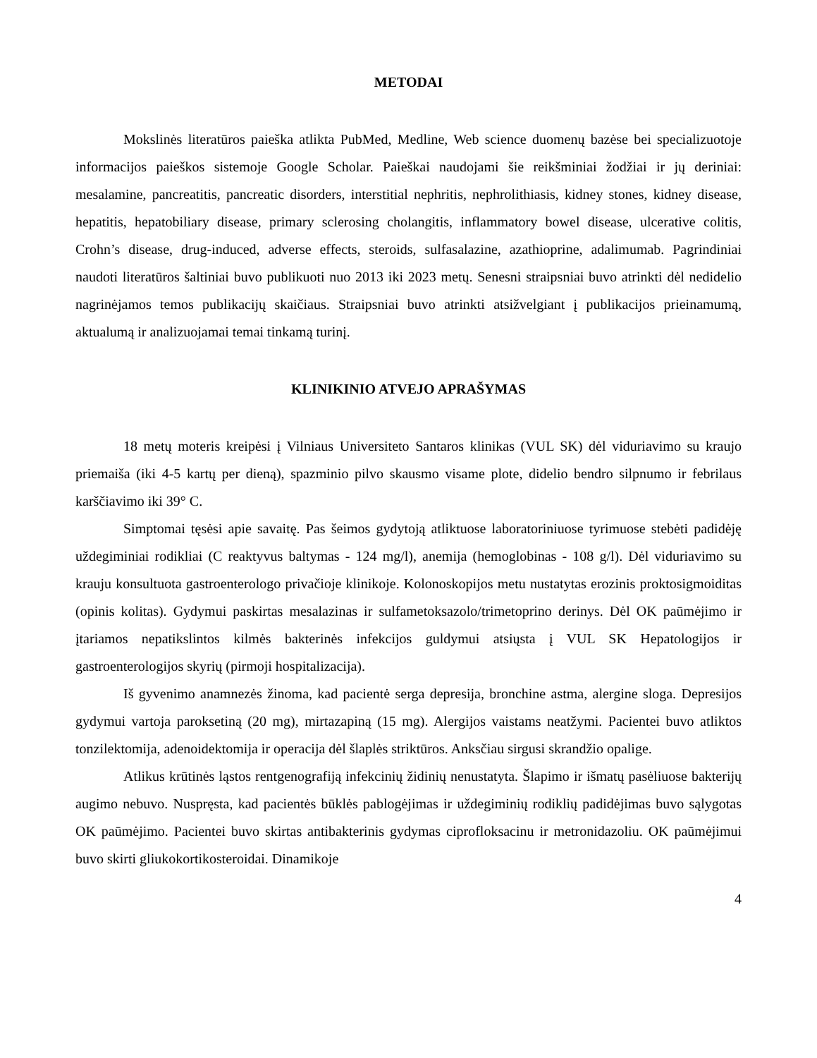METODAI
Mokslinės literatūros paieška atlikta PubMed, Medline, Web science duomenų bazėse bei specializuotoje informacijos paieškos sistemoje Google Scholar. Paieškai naudojami šie reikšminiai žodžiai ir jų deriniai: mesalamine, pancreatitis, pancreatic disorders, interstitial nephritis, nephrolithiasis, kidney stones, kidney disease, hepatitis, hepatobiliary disease, primary sclerosing cholangitis, inflammatory bowel disease, ulcerative colitis, Crohn’s disease, drug-induced, adverse effects, steroids, sulfasalazine, azathioprine, adalimumab. Pagrindiniai naudoti literatūros šaltiniai buvo publikuoti nuo 2013 iki 2023 metų. Senesni straipsniai buvo atrinkti dėl nedidelio nagrinėjamos temos publikacijų skaičiaus. Straipsniai buvo atrinkti atsižvelgiant į publikacijos prieinamumą, aktualumą ir analizuojamai temai tinkamą turinį.
KLINIKINIO ATVEJO APRAŠYMAS
18 metų moteris kreipėsi į Vilniaus Universiteto Santaros klinikas (VUL SK) dėl viduriavimo su kraujo priemaiša (iki 4-5 kartų per dieną), spazminio pilvo skausmo visame plote, didelio bendro silpnumo ir febrilaus karščiavimo iki 39° C.
Simptomai tęsėsi apie savaitę. Pas šeimos gydytoją atliktuose laboratoriniuose tyrimuose stebėti padidėję uždegiminiai rodikliai (C reaktyvus baltymas - 124 mg/l), anemija (hemoglobinas - 108 g/l). Dėl viduriavimo su krauju konsultuota gastroenterologo privačioje klinikoje. Kolonoskopijos metu nustatytas erozinis proktosigmoiditas (opinis kolitas). Gydymui paskirtas mesalazinas ir sulfametoksazolo/trimetoprino derinys. Dėl OK paūmėjimo ir įtariamos nepatikslintos kilmės bakterinės infekcijos guldymui atsiųsta į VUL SK Hepatologijos ir gastroenterologijos skyrių (pirmoji hospitalizacija).
Iš gyvenimo anamnezės žinoma, kad pacientė serga depresija, bronchine astma, alergine sloga. Depresijos gydymui vartoja paroksetiną (20 mg), mirtazapiną (15 mg). Alergijos vaistams neatžymi. Pacientei buvo atliktos tonzilektomija, adenoidektomija ir operacija dėl šlaplės striktūros. Anksčiau sirgusi skrandžio opalige.
Atlikus krūtinės ląstos rentgenografiją infekcinių židinių nenustatyta. Šlapimo ir išmatų pasėliuose bakterijų augimo nebuvo. Nuspręsta, kad pacientės būklės pablogėjimas ir uždegiminių rodiklių padidėjimas buvo sąlygotas OK paūmėjimo. Pacientei buvo skirtas antibakterinis gydymas ciprofloksacinu ir metronidazoliu. OK paūmėjimui buvo skirti gliukokortikosteroidai. Dinamikoje
4